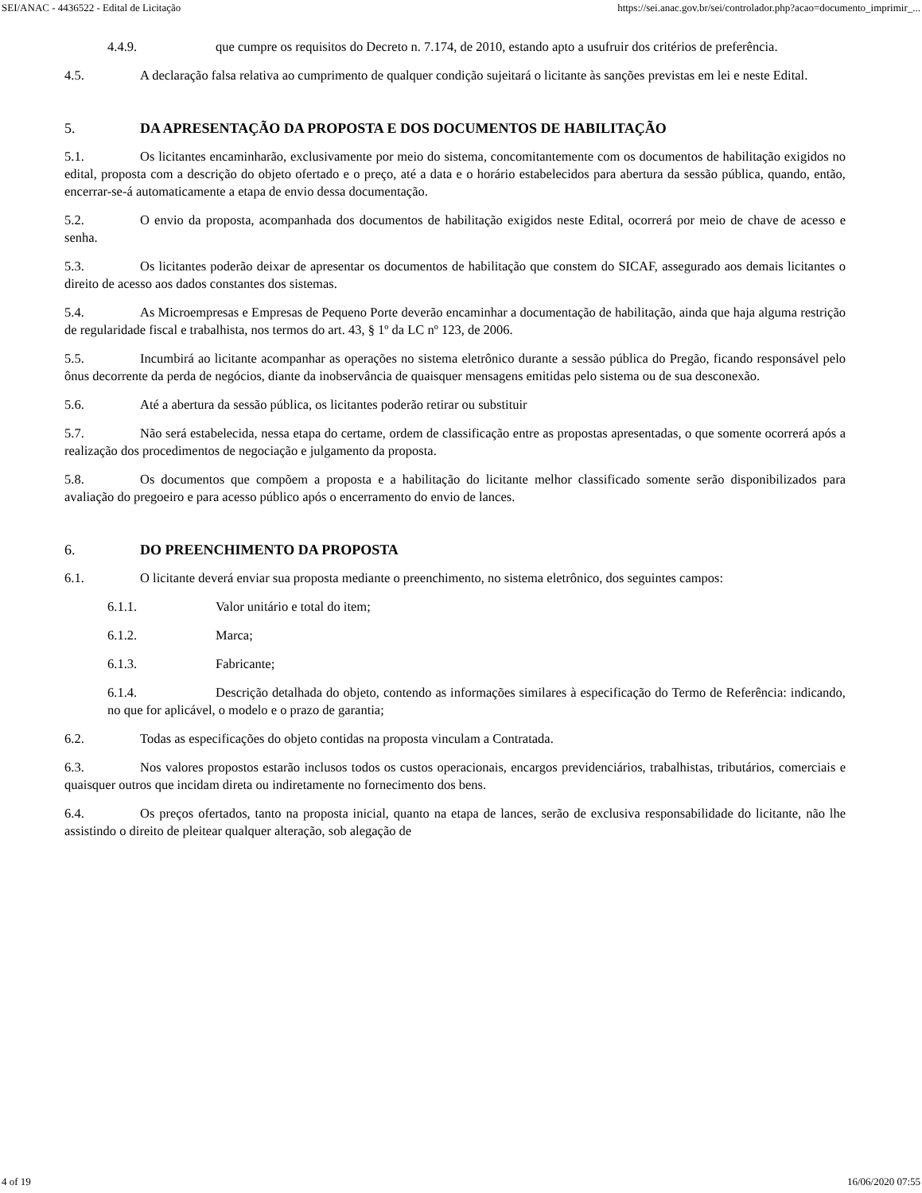SEI/ANAC - 4436522 - Edital de Licitação https://sei.anac.gov.br/sei/controlador.php?acao=documento_imprimir_...
4.4.9. que cumpre os requisitos do Decreto n. 7.174, de 2010, estando apto a usufruir dos critérios de preferência.
4.5. A declaração falsa relativa ao cumprimento de qualquer condição sujeitará o licitante às sanções previstas em lei e neste Edital.
5. DA APRESENTAÇÃO DA PROPOSTA E DOS DOCUMENTOS DE HABILITAÇÃO
5.1. Os licitantes encaminharão, exclusivamente por meio do sistema, concomitantemente com os documentos de habilitação exigidos no edital, proposta com a descrição do objeto ofertado e o preço, até a data e o horário estabelecidos para abertura da sessão pública, quando, então, encerrar-se-á automaticamente a etapa de envio dessa documentação.
5.2. O envio da proposta, acompanhada dos documentos de habilitação exigidos neste Edital, ocorrerá por meio de chave de acesso e senha.
5.3. Os licitantes poderão deixar de apresentar os documentos de habilitação que constem do SICAF, assegurado aos demais licitantes o direito de acesso aos dados constantes dos sistemas.
5.4. As Microempresas e Empresas de Pequeno Porte deverão encaminhar a documentação de habilitação, ainda que haja alguma restrição de regularidade fiscal e trabalhista, nos termos do art. 43, § 1º da LC nº 123, de 2006.
5.5. Incumbirá ao licitante acompanhar as operações no sistema eletrônico durante a sessão pública do Pregão, ficando responsável pelo ônus decorrente da perda de negócios, diante da inobservância de quaisquer mensagens emitidas pelo sistema ou de sua desconexão.
5.6. Até a abertura da sessão pública, os licitantes poderão retirar ou substituir
5.7. Não será estabelecida, nessa etapa do certame, ordem de classificação entre as propostas apresentadas, o que somente ocorrerá após a realização dos procedimentos de negociação e julgamento da proposta.
5.8. Os documentos que compõem a proposta e a habilitação do licitante melhor classificado somente serão disponibilizados para avaliação do pregoeiro e para acesso público após o encerramento do envio de lances.
6. DO PREENCHIMENTO DA PROPOSTA
6.1. O licitante deverá enviar sua proposta mediante o preenchimento, no sistema eletrônico, dos seguintes campos:
6.1.1. Valor unitário e total do item;
6.1.2. Marca;
6.1.3. Fabricante;
6.1.4. Descrição detalhada do objeto, contendo as informações similares à especificação do Termo de Referência: indicando, no que for aplicável, o modelo e o prazo de garantia;
6.2. Todas as especificações do objeto contidas na proposta vinculam a Contratada.
6.3. Nos valores propostos estarão inclusos todos os custos operacionais, encargos previdenciários, trabalhistas, tributários, comerciais e quaisquer outros que incidam direta ou indiretamente no fornecimento dos bens.
6.4. Os preços ofertados, tanto na proposta inicial, quanto na etapa de lances, serão de exclusiva responsabilidade do licitante, não lhe assistindo o direito de pleitear qualquer alteração, sob alegação de
4 of 19 16/06/2020 07:55